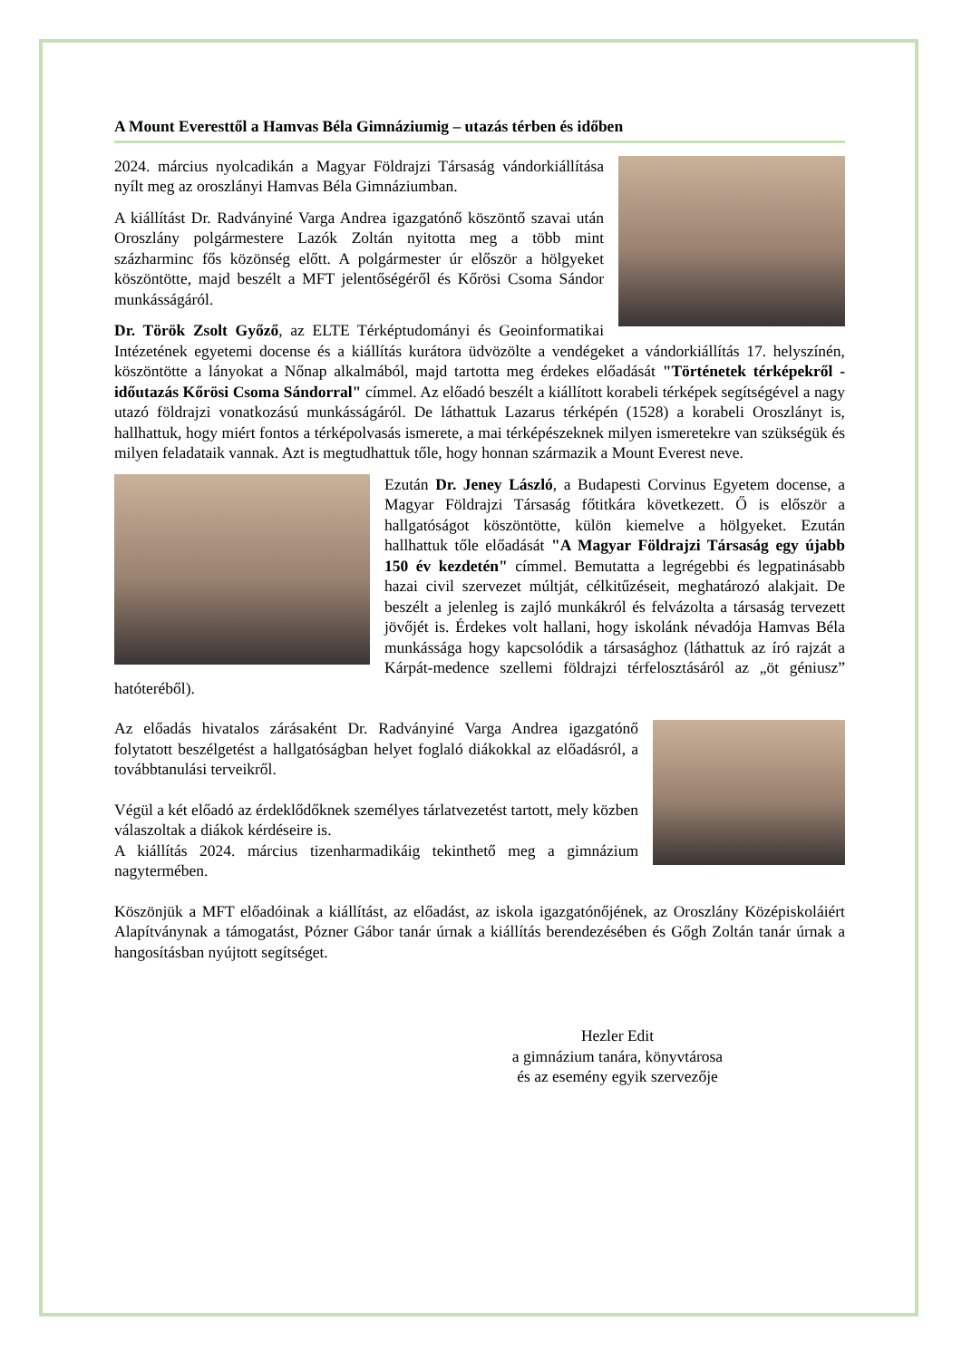A Mount Everesttől a Hamvas Béla Gimnáziumig – utazás térben és időben
2024. március nyolcadikán a Magyar Földrajzi Társaság vándorkiállítása nyílt meg az oroszlányi Hamvas Béla Gimnáziumban.
A kiállítást Dr. Radványiné Varga Andrea igazgatónő köszöntő szavai után Oroszlány polgármestere Lazók Zoltán nyitotta meg a több mint százharminc fős közönség előtt. A polgármester úr először a hölgyeket köszöntötte, majd beszélt a MFT jelentőségéről és Kőrösi Csoma Sándor munkásságáról.
Dr. Török Zsolt Győző, az ELTE Térképtudományi és Geoinformatikai Intézetének egyetemi docense és a kiállítás kurátora üdvözölte a vendégeket a vándorkiállítás 17. helyszínén, köszöntötte a lányokat a Nőnap alkalmából, majd tartotta meg érdekes előadását "Történetek térképekről - időutazás Kőrösi Csoma Sándorral" címmel. Az előadó beszélt a kiállított korabeli térképek segítségével a nagy utazó földrajzi vonatkozású munkásságáról. De láthattuk Lazarus térképén (1528) a korabeli Oroszlányt is, hallhattuk, hogy miért fontos a térképolvasás ismerete, a mai térképészeknek milyen ismeretekre van szükségük és milyen feladataik vannak. Azt is megtudhattuk tőle, hogy honnan származik a Mount Everest neve.
Ezután Dr. Jeney László, a Budapesti Corvinus Egyetem docense, a Magyar Földrajzi Társaság főtitkára következett. Ő is először a hallgatóságot köszöntötte, külön kiemelve a hölgyeket. Ezután hallhattuk tőle előadását "A Magyar Földrajzi Társaság egy újabb 150 év kezdetén" címmel. Bemutatta a legrégebbi és legpatinásabb hazai civil szervezet múltját, célkitűzéseit, meghatározó alakjait. De beszélt a jelenleg is zajló munkákról és felvázolta a társaság tervezett jövőjét is. Érdekes volt hallani, hogy iskolánk névadója Hamvas Béla munkássága hogy kapcsolódik a társasághoz (láthattuk az író rajzát a Kárpát-medence szellemi földrajzi térfelosztásáról az „öt géniusz” hatóteréből).
Az előadás hivatalos zárásaként Dr. Radványiné Varga Andrea igazgatónő folytatott beszélgetést a hallgatóságban helyet foglaló diákokkal az előadásról, a továbbtanulási terveikről.
Végül a két előadó az érdeklődőknek személyes tárlatvezetést tartott, mely közben válaszoltak a diákok kérdéseire is.
A kiállítás 2024. március tizenharmadikáig tekinthető meg a gimnázium nagytermében.
Köszönjük a MFT előadóinak a kiállítást, az előadást, az iskola igazgatónőjének, az Oroszlány Középiskoláiért Alapítványnak a támogatást, Pózner Gábor tanár úrnak a kiállítás berendezésében és Gőgh Zoltán tanár úrnak a hangosításban nyújtott segítséget.
Hezler Edit
a gimnázium tanára, könyvtárosa
és az esemény egyik szervezője